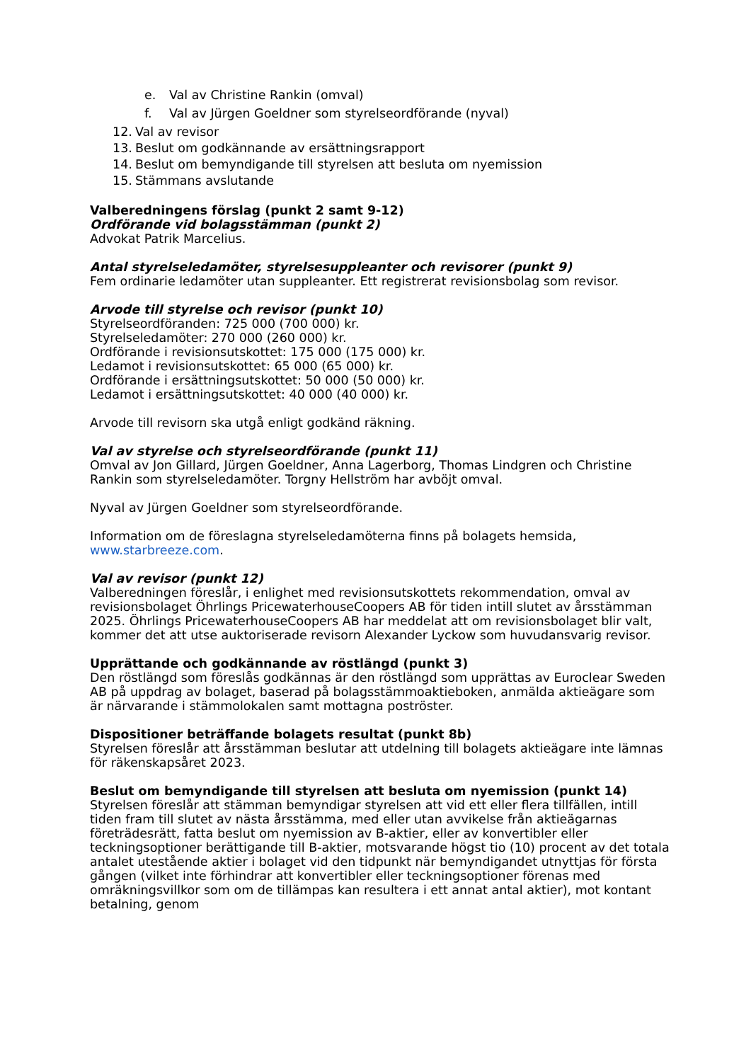e. Val av Christine Rankin (omval)
f. Val av Jürgen Goeldner som styrelseordförande (nyval)
12. Val av revisor
13. Beslut om godkännande av ersättningsrapport
14. Beslut om bemyndigande till styrelsen att besluta om nyemission
15. Stämmans avslutande
Valberedningens förslag (punkt 2 samt 9-12)
Ordförande vid bolagsstämman (punkt 2)
Advokat Patrik Marcelius.
Antal styrelseledamöter, styrelsesuppleanter och revisorer (punkt 9)
Fem ordinarie ledamöter utan suppleanter. Ett registrerat revisionsbolag som revisor.
Arvode till styrelse och revisor (punkt 10)
Styrelseordföranden: 725 000 (700 000) kr.
Styrelseledamöter: 270 000 (260 000) kr.
Ordförande i revisionsutskottet: 175 000 (175 000) kr.
Ledamot i revisionsutskottet: 65 000 (65 000) kr.
Ordförande i ersättningsutskottet: 50 000 (50 000) kr.
Ledamot i ersättningsutskottet: 40 000 (40 000) kr.
Arvode till revisorn ska utgå enligt godkänd räkning.
Val av styrelse och styrelseordförande (punkt 11)
Omval av Jon Gillard, Jürgen Goeldner, Anna Lagerborg, Thomas Lindgren och Christine Rankin som styrelseledamöter. Torgny Hellström har avböjt omval.
Nyval av Jürgen Goeldner som styrelseordförande.
Information om de föreslagna styrelseledamöterna finns på bolagets hemsida, www.starbreeze.com.
Val av revisor (punkt 12)
Valberedningen föreslår, i enlighet med revisionsutskottets rekommendation, omval av revisionsbolaget Öhrlings PricewaterhouseCoopers AB för tiden intill slutet av årsstämman 2025. Öhrlings PricewaterhouseCoopers AB har meddelat att om revisionsbolaget blir valt, kommer det att utse auktoriserade revisorn Alexander Lyckow som huvudansvarig revisor.
Upprättande och godkännande av röstlängd (punkt 3)
Den röstlängd som föreslås godkännas är den röstlängd som upprättas av Euroclear Sweden AB på uppdrag av bolaget, baserad på bolagsstämmoaktieboken, anmälda aktieägare som är närvarande i stämmolokalen samt mottagna poströster.
Dispositioner beträffande bolagets resultat (punkt 8b)
Styrelsen föreslår att årsstämman beslutar att utdelning till bolagets aktieägare inte lämnas för räkenskapsåret 2023.
Beslut om bemyndigande till styrelsen att besluta om nyemission (punkt 14)
Styrelsen föreslår att stämman bemyndigar styrelsen att vid ett eller flera tillfällen, intill tiden fram till slutet av nästa årsstämma, med eller utan avvikelse från aktieägarnas företrädesrätt, fatta beslut om nyemission av B-aktier, eller av konvertibler eller teckningsoptioner berättigande till B-aktier, motsvarande högst tio (10) procent av det totala antalet utestående aktier i bolaget vid den tidpunkt när bemyndigandet utnyttjas för första gången (vilket inte förhindrar att konvertibler eller teckningsoptioner förenas med omräkningsvillkor som om de tillämpas kan resultera i ett annat antal aktier), mot kontant betalning, genom